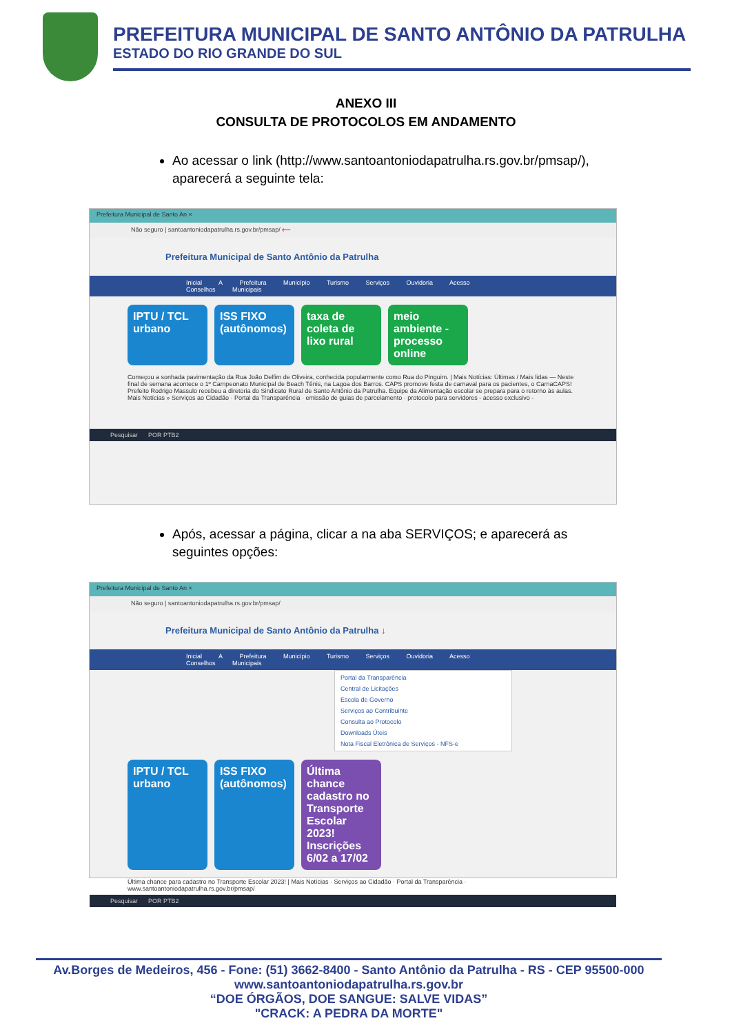PREFEITURA MUNICIPAL DE SANTO ANTÔNIO DA PATRULHA
ESTADO DO RIO GRANDE DO SUL
ANEXO III
CONSULTA DE PROTOCOLOS EM ANDAMENTO
Ao acessar o link (http://www.santoantoniodapatrulha.rs.gov.br/pmsap/), aparecerá a seguinte tela:
Prefeitura Municipal de Santo An ×
Não seguro | santoantoniodapatrulha.rs.gov.br/pmsap/ ⟵
Prefeitura Municipal de Santo Antônio da Patrulha
Inicial A Prefeitura Município Turismo Serviços Ouvidoria Acesso Conselhos Municipais
IPTU / TCL urbano
ISS FIXO (autônomos)
taxa de coleta de lixo rural
meio ambiente - processo online
Começou a sonhada pavimentação da Rua João Delfim de Oliveira, conhecida popularmente como Rua do Pinguim. | Mais Notícias: Últimas / Mais lidas — Neste final de semana acontece o 1º Campeonato Municipal de Beach Tênis, na Lagoa dos Barros. CAPS promove festa de carnaval para os pacientes, o CarnaCAPS! Prefeito Rodrigo Massulo recebeu a diretoria do Sindicato Rural de Santo Antônio da Patrulha. Equipe da Alimentação escolar se prepara para o retorno às aulas. Mais Notícias » Serviços ao Cidadão · Portal da Transparência · emissão de guias de parcelamento · protocolo para servidores - acesso exclusivo -
Pesquisar POR PTB2
Após, acessar a página, clicar a na aba SERVIÇOS; e aparecerá as seguintes opções:
Prefeitura Municipal de Santo An ×
Não seguro | santoantoniodapatrulha.rs.gov.br/pmsap/
Prefeitura Municipal de Santo Antônio da Patrulha ↓
Inicial A Prefeitura Município Turismo Serviços Ouvidoria Acesso Conselhos Municipais
Portal da Transparência
Central de Licitações
Escola de Governo
Serviços ao Contribuinte
Consulta ao Protocolo
Downloads Úteis
Nota Fiscal Eletrônica de Serviços - NFS-e
IPTU / TCL urbano
ISS FIXO (autônomos)
Última chance cadastro no Transporte Escolar 2023! Inscrições 6/02 a 17/02
Última chance para cadastro no Transporte Escolar 2023! | Mais Notícias · Serviços ao Cidadão · Portal da Transparência · www.santoantoniodapatrulha.rs.gov.br/pmsap/
Pesquisar POR PTB2
Av.Borges de Medeiros, 456 - Fone: (51) 3662-8400 - Santo Antônio da Patrulha - RS - CEP 95500-000
www.santoantoniodapatrulha.rs.gov.br
“DOE ÓRGÃOS, DOE SANGUE: SALVE VIDAS”
"CRACK: A PEDRA DA MORTE"